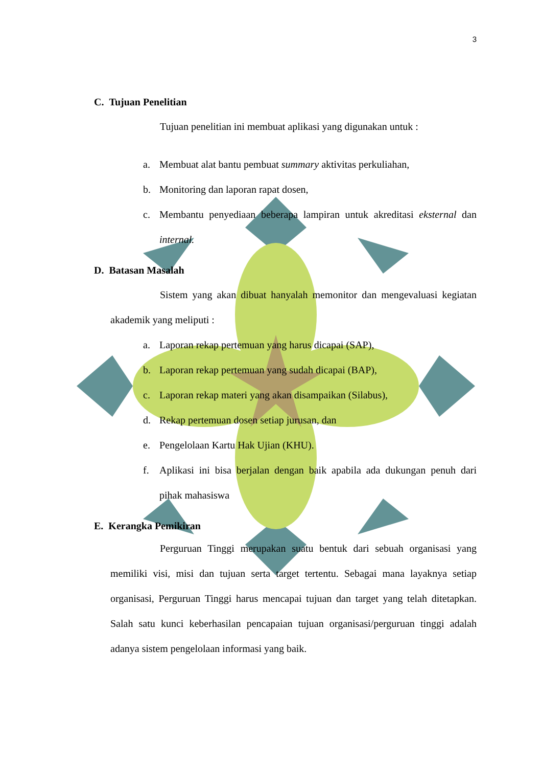3
C. Tujuan Penelitian
Tujuan penelitian ini membuat aplikasi yang digunakan untuk :
a. Membuat alat bantu pembuat summary aktivitas perkuliahan,
b. Monitoring dan laporan rapat dosen,
c. Membantu penyediaan beberapa lampiran untuk akreditasi eksternal dan internal.
D. Batasan Masalah
Sistem yang akan dibuat hanyalah memonitor dan mengevaluasi kegiatan akademik yang meliputi :
a. Laporan rekap pertemuan yang harus dicapai (SAP),
b. Laporan rekap pertemuan yang sudah dicapai (BAP),
c. Laporan rekap materi yang akan disampaikan (Silabus),
d. Rekap pertemuan dosen setiap jurusan, dan
e. Pengelolaan Kartu Hak Ujian (KHU).
f. Aplikasi ini bisa berjalan dengan baik apabila ada dukungan penuh dari pihak mahasiswa
E. Kerangka Pemikiran
Perguruan Tinggi merupakan suatu bentuk dari sebuah organisasi yang memiliki visi, misi dan tujuan serta target tertentu. Sebagai mana layaknya setiap organisasi, Perguruan Tinggi harus mencapai tujuan dan target yang telah ditetapkan. Salah satu kunci keberhasilan pencapaian tujuan organisasi/perguruan tinggi adalah adanya sistem pengelolaan informasi yang baik.